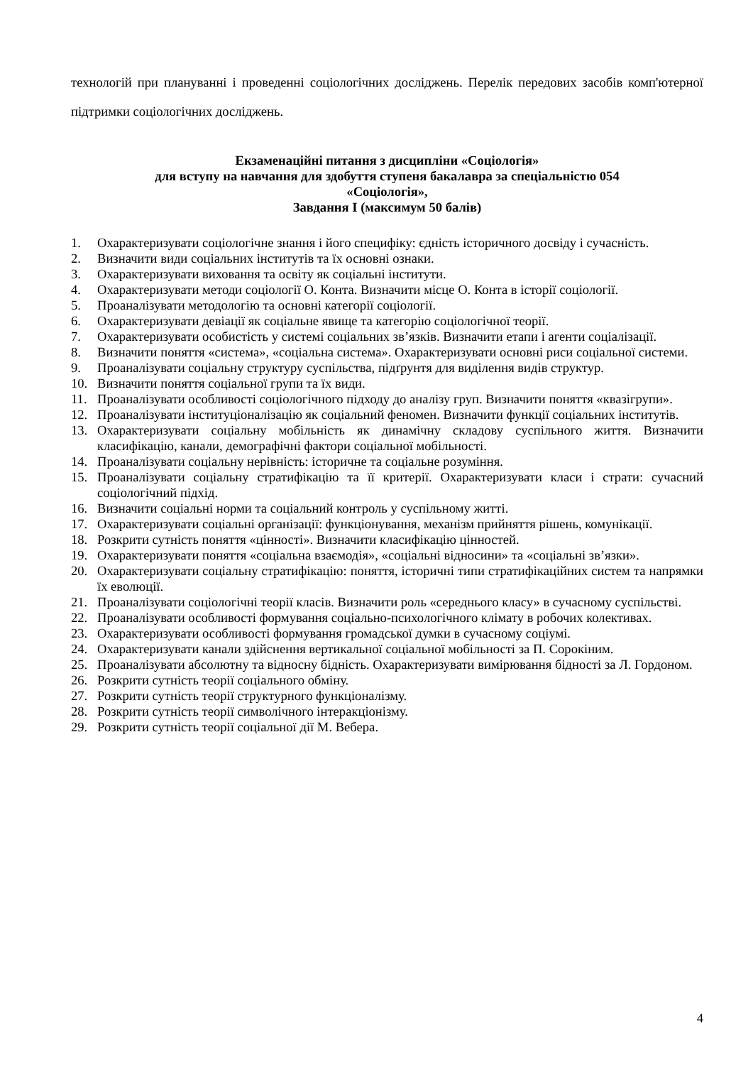технологій при плануванні і проведенні соціологічних досліджень. Перелік передових засобів комп'ютерної підтримки соціологічних досліджень.
Екзаменаційні питання з дисципліни «Соціологія»
для вступу на навчання для здобуття ступеня бакалавра за спеціальністю 054
«Соціологія»,
Завдання І (максимум 50 балів)
1. Охарактеризувати соціологічне знання і його специфіку: єдність історичного досвіду і сучасність.
2. Визначити види соціальних інститутів та їх основні ознаки.
3. Охарактеризувати виховання та освіту як соціальні інститути.
4. Охарактеризувати методи соціології О. Конта. Визначити місце О. Конта в історії соціології.
5. Проаналізувати методологію та основні категорії соціології.
6. Охарактеризувати девіації як соціальне явище та категорію соціологічної теорії.
7. Охарактеризувати особистість у системі соціальних зв’язків. Визначити етапи і агенти соціалізації.
8. Визначити поняття «система», «соціальна система». Охарактеризувати основні риси соціальної системи.
9. Проаналізувати соціальну структуру суспільства, підґрунтя для виділення видів структур.
10. Визначити поняття соціальної групи та їх види.
11. Проаналізувати особливості соціологічного підходу до аналізу груп. Визначити поняття «квазігрупи».
12. Проаналізувати інституціоналізацію як соціальний феномен. Визначити функції соціальних інститутів.
13. Охарактеризувати соціальну мобільність як динамічну складову суспільного життя. Визначити класифікацію, канали, демографічні фактори соціальної мобільності.
14. Проаналізувати соціальну нерівність: історичне та соціальне розуміння.
15. Проаналізувати соціальну стратифікацію та її критерії. Охарактеризувати класи і страти: сучасний соціологічний підхід.
16. Визначити соціальні норми та соціальний контроль у суспільному житті.
17. Охарактеризувати соціальні організації: функціонування, механізм прийняття рішень, комунікації.
18. Розкрити сутність поняття «цінності». Визначити класифікацію цінностей.
19. Охарактеризувати поняття «соціальна взаємодія», «соціальні відносини» та «соціальні зв’язки».
20. Охарактеризувати соціальну стратифікацію: поняття, історичні типи стратифікаційних систем та напрямки їх еволюції.
21. Проаналізувати соціологічні теорії класів. Визначити роль «середнього класу» в сучасному суспільстві.
22. Проаналізувати особливості формування соціально-психологічного клімату в робочих колективах.
23. Охарактеризувати особливості формування громадської думки в сучасному соціумі.
24. Охарактеризувати канали здійснення вертикальної соціальної мобільності за П. Сорокіним.
25. Проаналізувати абсолютну та відносну бідність. Охарактеризувати вимірювання бідності за Л. Гордоном.
26. Розкрити сутність теорії соціального обміну.
27. Розкрити сутність теорії структурного функціоналізму.
28. Розкрити сутність теорії символічного інтеракціонізму.
29. Розкрити сутність теорії соціальної дії М. Вебера.
4